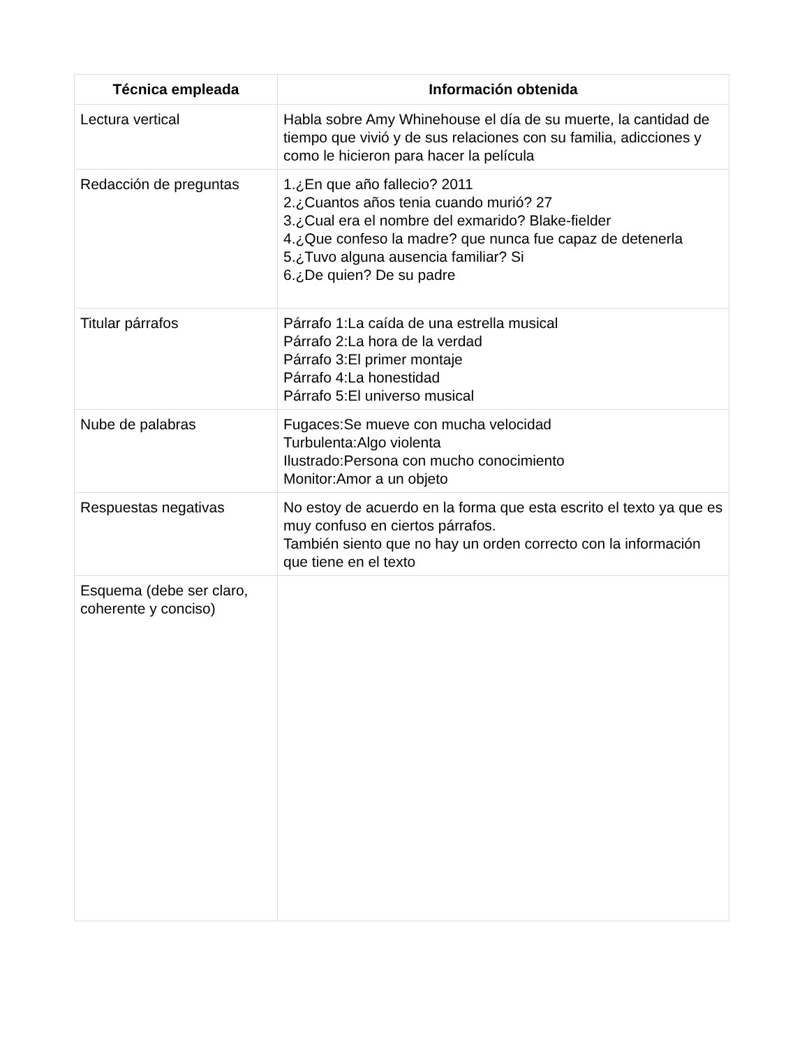| Técnica empleada | Información obtenida |
| --- | --- |
| Lectura vertical | Habla sobre Amy Whinehouse el día de su muerte, la cantidad de tiempo que vivió y de sus relaciones con su familia, adicciones y como le hicieron para hacer la película |
| Redacción de preguntas | 1.¿En que año fallecio? 2011 2.¿Cuantos años tenia cuando murió? 27 3.¿Cual era el nombre del exmarido? Blake-fielder 4.¿Que confeso la madre? que nunca fue capaz de detenerla 5.¿Tuvo alguna ausencia familiar? Si 6.¿De quien? De su padre |
| Titular párrafos | Párrafo 1:La caída de una estrella musical Párrafo 2:La hora de la verdad Párrafo 3:El primer montaje Párrafo 4:La honestidad Párrafo 5:El universo musical |
| Nube de palabras | Fugaces:Se mueve con mucha velocidad Turbulenta:Algo violenta Ilustrado:Persona con mucho conocimiento Monitor:Amor a un objeto |
| Respuestas negativas | No estoy de acuerdo en la forma que esta escrito el texto ya que es muy confuso en ciertos párrafos. También siento que no hay un orden correcto con la información que tiene en el texto |
| Esquema (debe ser claro, coherente y conciso) | |